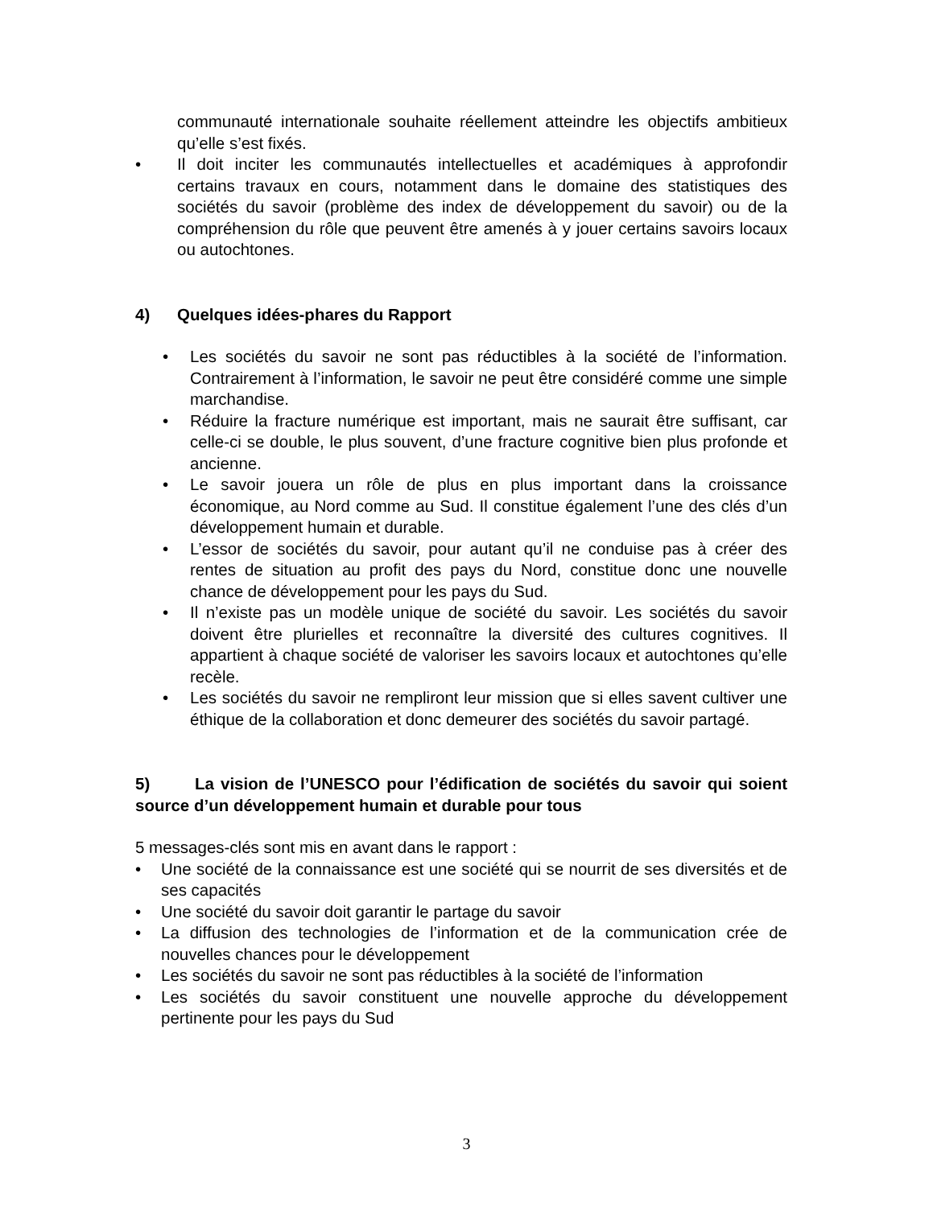communauté internationale souhaite réellement atteindre les objectifs ambitieux qu’elle s’est fixés.
• Il doit inciter les communautés intellectuelles et académiques à approfondir certains travaux en cours, notamment dans le domaine des statistiques des sociétés du savoir (problème des index de développement du savoir) ou de la compréhension du rôle que peuvent être amenés à y jouer certains savoirs locaux ou autochtones.
4) Quelques idées-phares du Rapport
• Les sociétés du savoir ne sont pas réductibles à la société de l’information. Contrairement à l’information, le savoir ne peut être considéré comme une simple marchandise.
• Réduire la fracture numérique est important, mais ne saurait être suffisant, car celle-ci se double, le plus souvent, d’une fracture cognitive bien plus profonde et ancienne.
• Le savoir jouera un rôle de plus en plus important dans la croissance économique, au Nord comme au Sud. Il constitue également l’une des clés d’un développement humain et durable.
• L’essor de sociétés du savoir, pour autant qu’il ne conduise pas à créer des rentes de situation au profit des pays du Nord, constitue donc une nouvelle chance de développement pour les pays du Sud.
• Il n’existe pas un modèle unique de société du savoir. Les sociétés du savoir doivent être plurielles et reconnaître la diversité des cultures cognitives. Il appartient à chaque société de valoriser les savoirs locaux et autochtones qu’elle recèle.
• Les sociétés du savoir ne rempliront leur mission que si elles savent cultiver une éthique de la collaboration et donc demeurer des sociétés du savoir partagé.
5) La vision de l’UNESCO pour l’édification de sociétés du savoir qui soient source d’un développement humain et durable pour tous
5 messages-clés sont mis en avant dans le rapport :
• Une société de la connaissance est une société qui se nourrit de ses diversités et de ses capacités
• Une société du savoir doit garantir le partage du savoir
• La diffusion des technologies de l’information et de la communication crée de nouvelles chances pour le développement
• Les sociétés du savoir ne sont pas réductibles à la société de l’information
• Les sociétés du savoir constituent une nouvelle approche du développement pertinente pour les pays du Sud
3